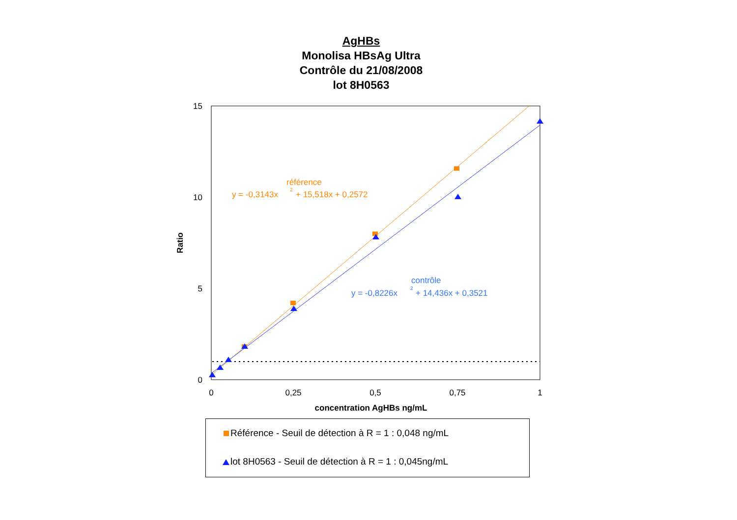AgHBs
Monolisa HBsAg Ultra
Contrôle du 21/08/2008
lot 8H0563
15
10
5
0
0
0,25
0,5
0,75
1
concentration AgHBs ng/mL
Ratio
référence
y = -0,3143x
2
+ 15,518x + 0,2572
contrôle
y = -0,8226x
2
+ 14,436x + 0,3521
Référence - Seuil de détection à R = 1 : 0,048 ng/mL
lot 8H0563 - Seuil de détection à R = 1 : 0,045ng/mL